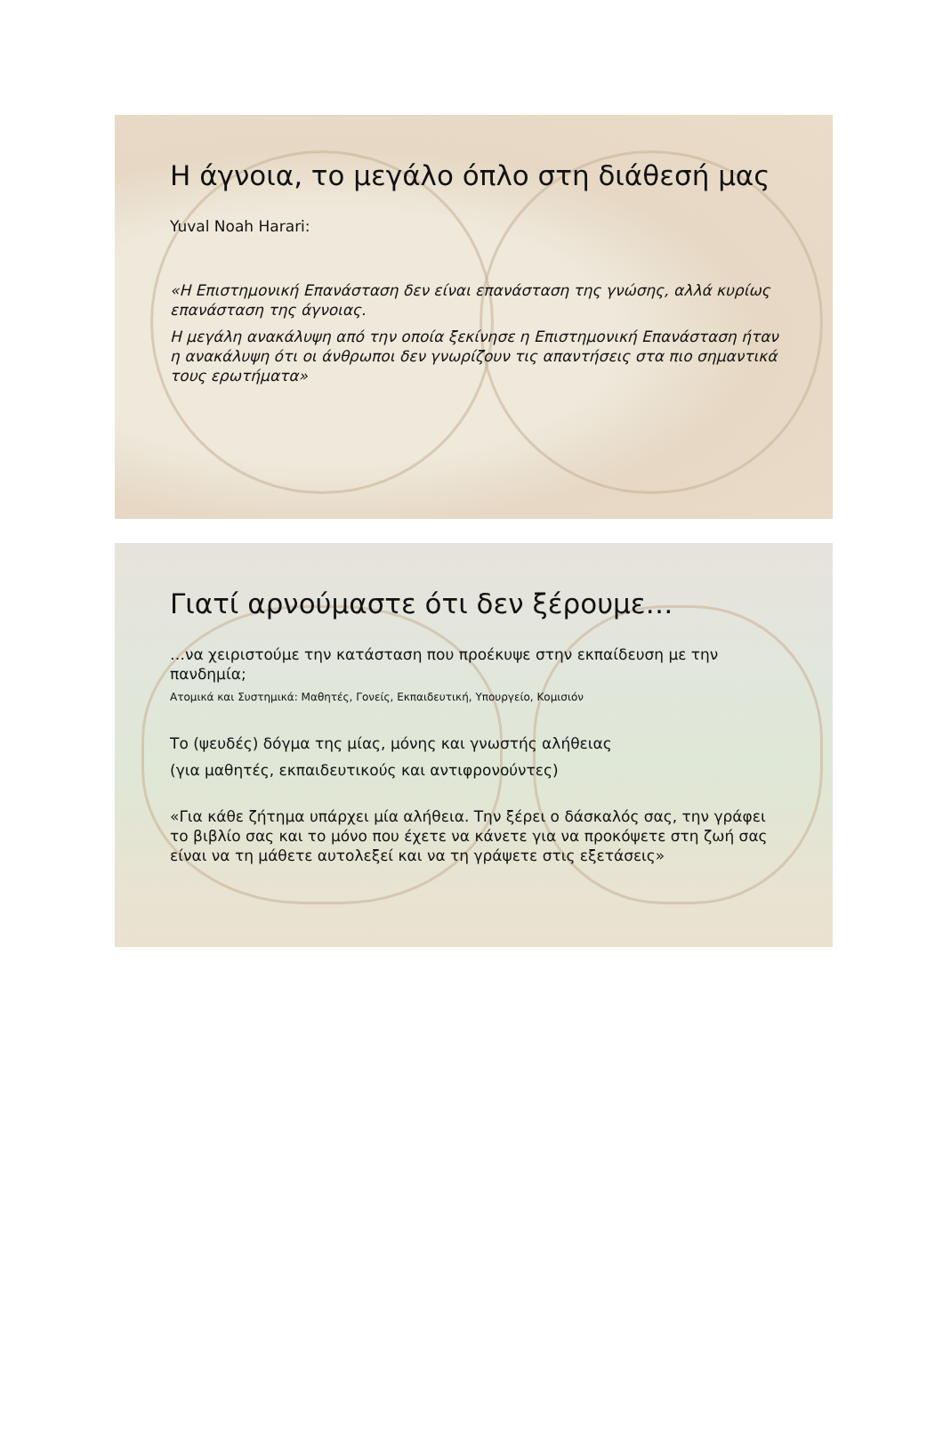Η άγνοια, το μεγάλο όπλο στη διάθεσή μας
Yuval Noah Harari:
«Η Επιστημονική Επανάσταση δεν είναι επανάσταση της γνώσης, αλλά κυρίως επανάσταση της άγνοιας.
Η μεγάλη ανακάλυψη από την οποία ξεκίνησε η Επιστημονική Επανάσταση ήταν η ανακάλυψη ότι οι άνθρωποι δεν γνωρίζουν τις απαντήσεις στα πιο σημαντικά τους ερωτήματα»
Γιατί αρνούμαστε ότι δεν ξέρουμε…
…να χειριστούμε την κατάσταση που προέκυψε στην εκπαίδευση με την πανδημία;
Ατομικά και Συστημικά: Μαθητές, Γονείς, Εκπαιδευτική, Υπουργείο, Κομισιόν
Το (ψευδές) δόγμα της μίας, μόνης και γνωστής αλήθειας
(για μαθητές, εκπαιδευτικούς και αντιφρονούντες)
«Για κάθε ζήτημα υπάρχει μία αλήθεια. Την ξέρει ο δάσκαλός σας, την γράφει το βιβλίο σας και το μόνο που έχετε να κάνετε για να προκόψετε στη ζωή σας είναι να τη μάθετε αυτολεξεί και να τη γράψετε στις εξετάσεις»